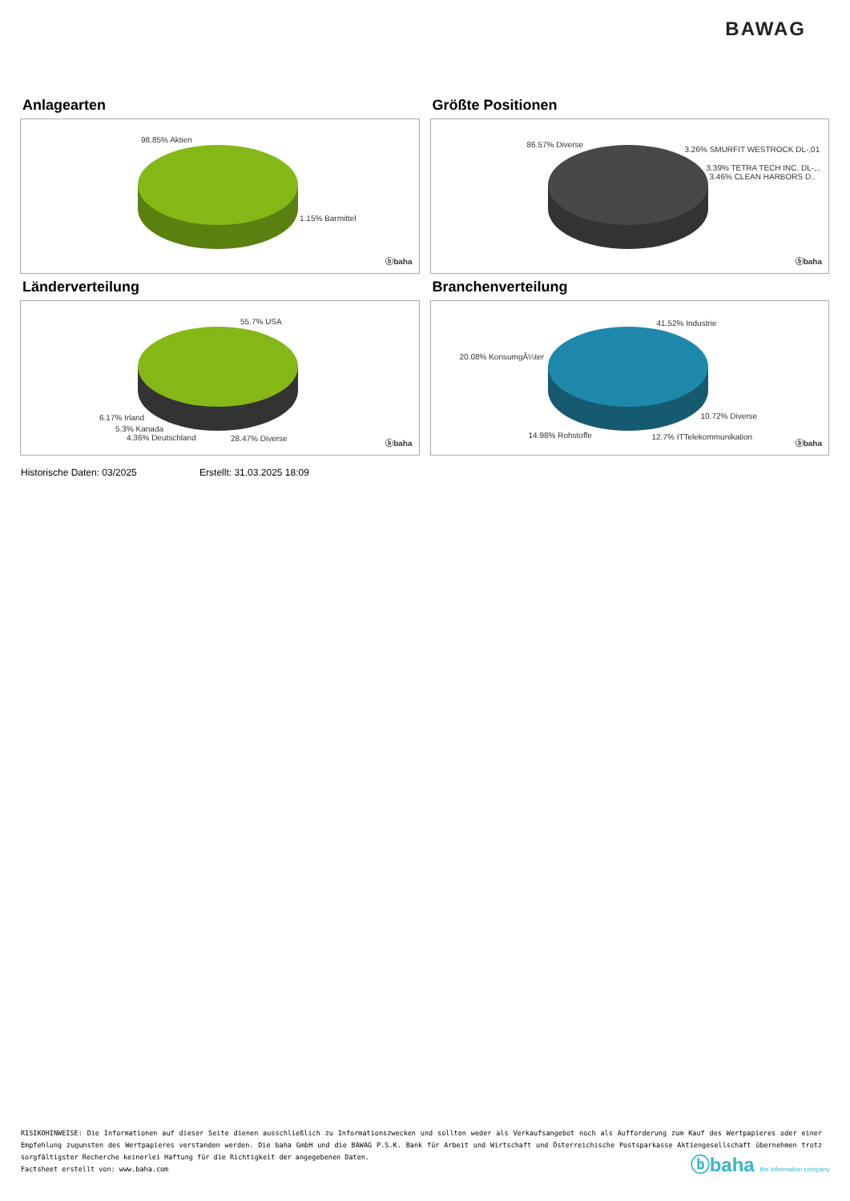BAWAG
Anlagearten
98.85% Aktien
1.15% Barmittel
ⓑbaha
Größte Positionen
86.57% Diverse
3.26% SMURFIT WESTROCK DL-,01
3.39% TETRA TECH INC. DL-,..
3.46% CLEAN HARBORS D..
ⓑbaha
Länderverteilung
55.7% USA
6.17% Irland
5.3% Kanada
4.36% Deutschland 28.47% Diverse
ⓑbaha
Branchenverteilung
41.52% Industrie
20.08% KonsumgÃ¼ter
10.72% Diverse
14.98% Rohstoffe 12.7% ITTelekommunikation
ⓑbaha
Historische Daten: 03/2025 Erstellt: 31.03.2025 18:09
RISIKOHINWEISE: Die Informationen auf dieser Seite dienen ausschließlich zu Informationszwecken und sollten weder als Verkaufsangebot noch als Aufforderung zum Kauf des Wertpapieres oder einer Empfehlung zugunsten des Wertpapieres verstanden werden. Die baha GmbH und die BAWAG P.S.K. Bank für Arbeit und Wirtschaft und Österreichische Postsparkasse Aktiengesellschaft übernehmen trotz sorgfältigster Recherche keinerlei Haftung für die Richtigkeit der angegebenen Daten.
Factsheet erstellt von: www.baha.com
ⓑbaha the information company